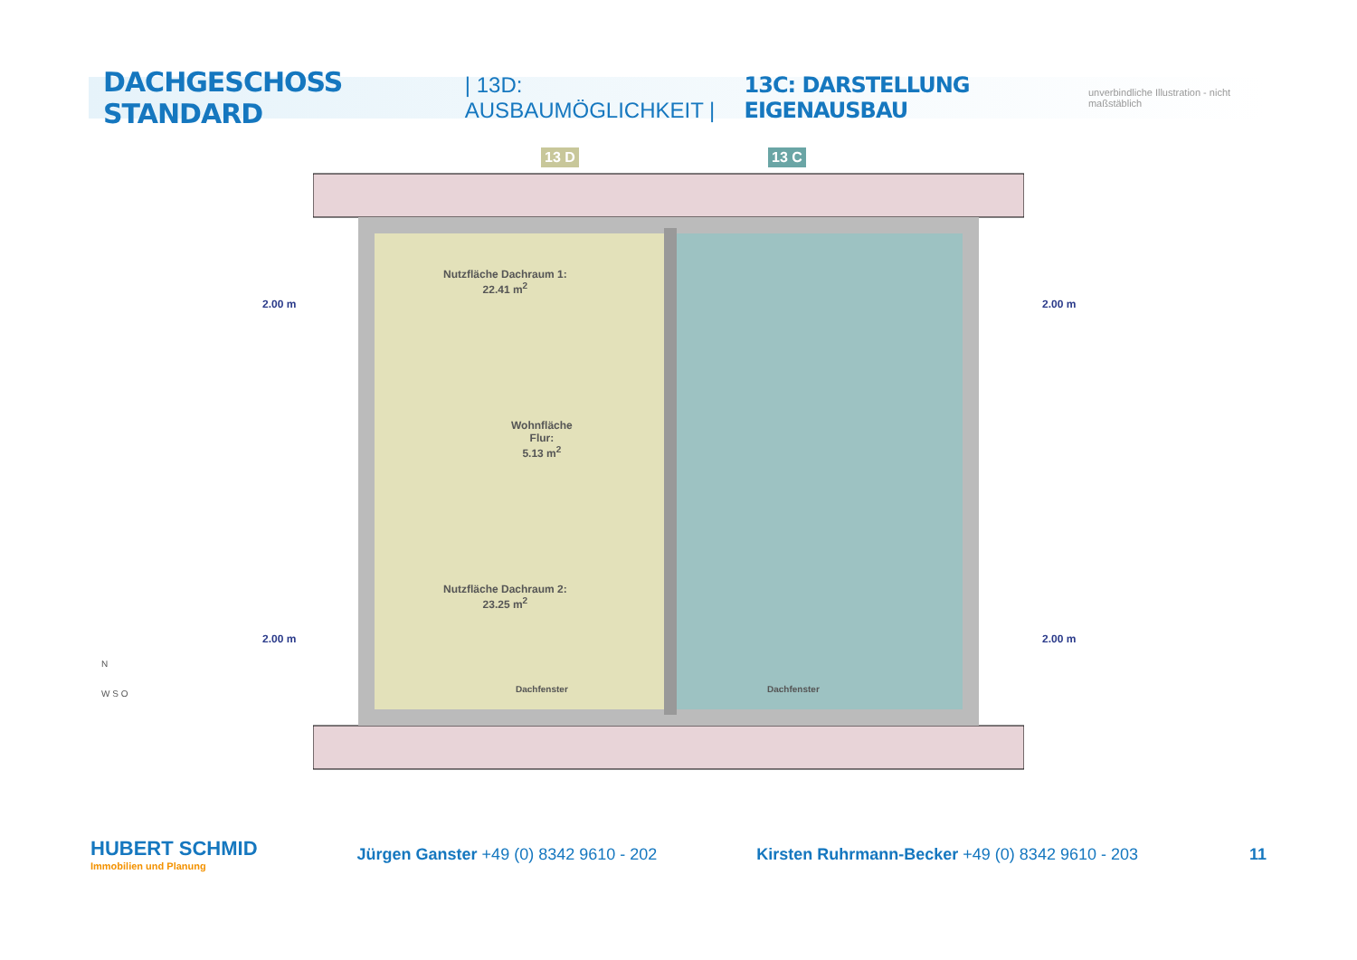DACHGESCHOSS STANDARD | 13D: AUSBAUMÖGLICHKEIT | 13C: DARSTELLUNG EIGENAUSBAU unverbindliche Illustration - nicht maßstäblich
13 D 13 C
Nutzfläche Dachraum 1:
22.41 m<sup>2</sup>
Wohnfläche
Flur:
5.13 m<sup>2</sup>
Nutzfläche Dachraum 2:
23.25 m<sup>2</sup>
Dachfenster Dachfenster
2.00 m 2.00 m
2.00 m 2.00 m
N
W S O
HUBERT SCHMID
Immobilien und Planung
Jürgen Ganster +49 (0) 8342 9610 - 202
Kirsten Ruhrmann-Becker +49 (0) 8342 9610 - 203
11